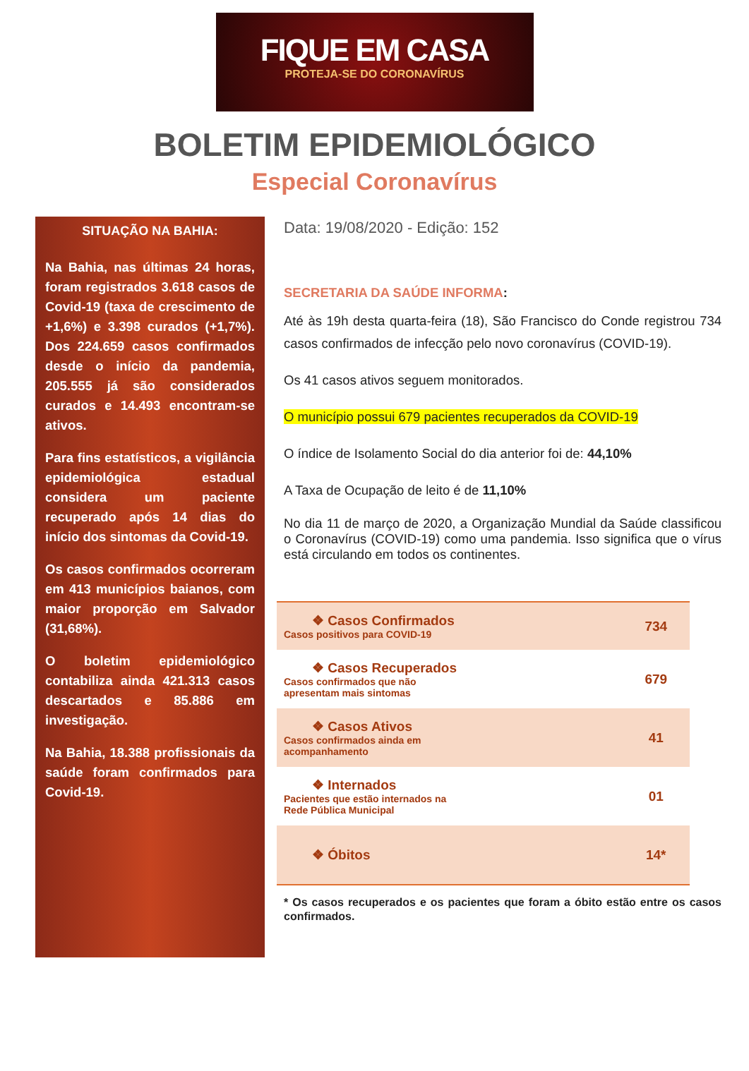FIQUE EM CASA
PROTEJA-SE DO CORONAVÍRUS
BOLETIM EPIDEMIOLÓGICO
Especial Coronavírus
SITUAÇÃO NA BAHIA:
Na Bahia, nas últimas 24 horas, foram registrados 3.618 casos de Covid-19 (taxa de crescimento de +1,6%) e 3.398 curados (+1,7%). Dos 224.659 casos confirmados desde o início da pandemia, 205.555 já são considerados curados e 14.493 encontram-se ativos.
Para fins estatísticos, a vigilância epidemiológica estadual considera um paciente recuperado após 14 dias do início dos sintomas da Covid-19.
Os casos confirmados ocorreram em 413 municípios baianos, com maior proporção em Salvador (31,68%).
O boletim epidemiológico contabiliza ainda 421.313 casos descartados e 85.886 em investigação.
Na Bahia, 18.388 profissionais da saúde foram confirmados para Covid-19.
Data: 19/08/2020 - Edição: 152
SECRETARIA DA SAÚDE INFORMA:
Até às 19h desta quarta-feira (18), São Francisco do Conde registrou 734 casos confirmados de infecção pelo novo coronavírus (COVID-19).
Os 41 casos ativos seguem monitorados.
O município possui 679 pacientes recuperados da COVID-19
O índice de Isolamento Social do dia anterior foi de: 44,10%
A Taxa de Ocupação de leito é de 11,10%
No dia 11 de março de 2020, a Organização Mundial da Saúde classificou o Coronavírus (COVID-19) como uma pandemia. Isso significa que o vírus está circulando em todos os continentes.
| ❖ Casos Confirmados Casos positivos para COVID-19 | 734 |
| ❖ Casos Recuperados Casos confirmados que não apresentam mais sintomas | 679 |
| ❖ Casos Ativos Casos confirmados ainda em acompanhamento | 41 |
| ❖ Internados Pacientes que estão internados na Rede Pública Municipal | 01 |
| ❖ Óbitos | 14* |
* Os casos recuperados e os pacientes que foram a óbito estão entre os casos confirmados.